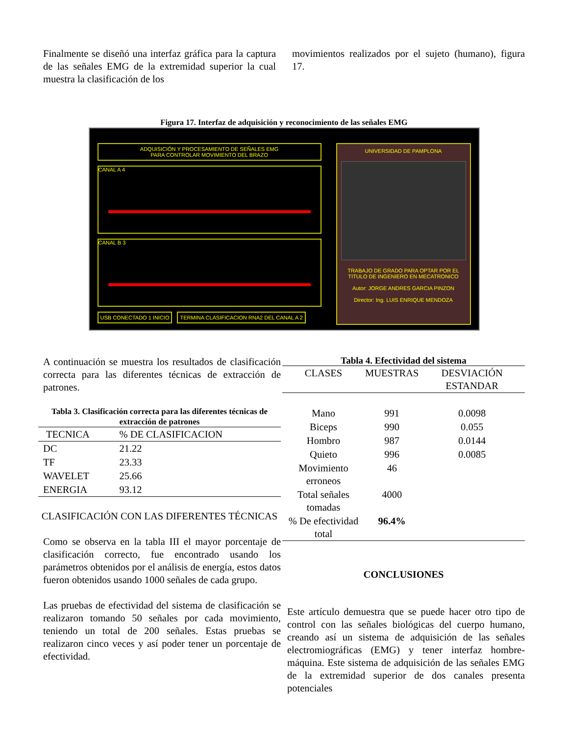Finalmente se diseñó una interfaz gráfica para la captura de las señales EMG de la extremidad superior la cual muestra la clasificación de los
movimientos realizados por el sujeto (humano), figura 17.
Figura 17. Interfaz de adquisición y reconocimiento de las señales EMG
ADQUISICIÓN Y PROCESAMIENTO DE SEÑALES EMG
PARA CONTROLAR MOVIMIENTO DEL BRAZO
CANAL A 4
CANAL B 3
USB CONECTADO 1 INICIO TERMINA CLASIFICACION RNA2 DEL CANAL A 2
UNIVERSIDAD DE PAMPLONA
TRABAJO DE GRADO PARA OPTAR POR EL TITULO DE INGENIERO EN MECATRONICO
Autor: JORGE ANDRES GARCIA PINZON
Director: Ing. LUIS ENRIQUE MENDOZA
A continuación se muestra los resultados de clasificación correcta para las diferentes técnicas de extracción de patrones.
Tabla 3. Clasificación correcta para las diferentes técnicas de extracción de patrones
| TECNICA | % DE CLASIFICACION |
| --- | --- |
| DC | 21.22 |
| TF | 23.33 |
| WAVELET | 25.66 |
| ENERGIA | 93.12 |
CLASIFICACIÓN CON LAS DIFERENTES TÉCNICAS
Como se observa en la tabla III el mayor porcentaje de clasificación correcto, fue encontrado usando los parámetros obtenidos por el análisis de energía, estos datos fueron obtenidos usando 1000 señales de cada grupo.
Las pruebas de efectividad del sistema de clasificación se realizaron tomando 50 señales por cada movimiento, teniendo un total de 200 señales. Estas pruebas se realizaron cinco veces y así poder tener un porcentaje de efectividad.
Tabla 4. Efectividad del sistema
| CLASES | MUESTRAS | DESVIACIÓN ESTANDAR |
| --- | --- | --- |
| Mano | 991 | 0.0098 |
| Biceps | 990 | 0.055 |
| Hombro | 987 | 0.0144 |
| Quieto | 996 | 0.0085 |
| Movimiento erroneos | 46 | |
| Total señales tomadas | 4000 | |
| % De efectividad total | 96.4% | |
CONCLUSIONES
Este artículo demuestra que se puede hacer otro tipo de control con las señales biológicas del cuerpo humano, creando así un sistema de adquisición de las señales electromiográficas (EMG) y tener interfaz hombre-máquina. Este sistema de adquisición de las señales EMG de la extremidad superior de dos canales presenta potenciales